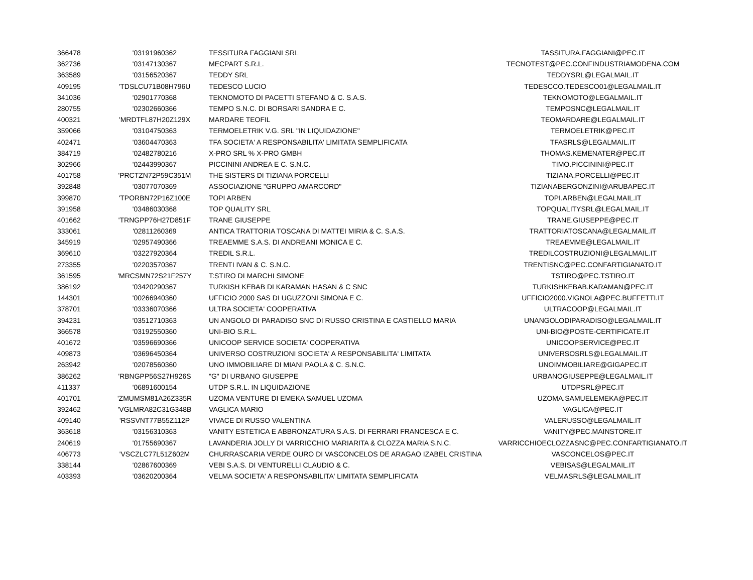| 366478 | '03191960362 | TESSITURA FAGGIANI SRL | TASSITURA.FAGGIANI@PEC.IT |
| 362736 | '03147130367 | MECPART S.R.L. | TECNOTEST@PEC.CONFINDUSTRIAMODENA.COM |
| 363589 | '03156520367 | TEDDY SRL | TEDDYSRL@LEGALMAIL.IT |
| 409195 | 'TDSLCU71B08H796U | TEDESCO LUCIO | TEDESCCO.TEDESCO01@LEGALMAIL.IT |
| 341036 | '02901770368 | TEKNOMOTO DI PACETTI STEFANO & C. S.A.S. | TEKNOMOTO@LEGALMAIL.IT |
| 280755 | '02302660366 | TEMPO S.N.C. DI BORSARI SANDRA E C. | TEMPOSNC@LEGALMAIL.IT |
| 400321 | 'MRDTFL87H20Z129X | MARDARE TEOFIL | TEOMARDARE@LEGALMAIL.IT |
| 359066 | '03104750363 | TERMOELETRIK V.G. SRL "IN LIQUIDAZIONE" | TERMOELETRIK@PEC.IT |
| 402471 | '03604470363 | TFA SOCIETA' A RESPONSABILITA' LIMITATA SEMPLIFICATA | TFASRLS@LEGALMAIL.IT |
| 384719 | '02482780216 | X-PRO SRL % X-PRO GMBH | THOMAS.KEMENATER@PEC.IT |
| 302966 | '02443990367 | PICCININI ANDREA E C. S.N.C. | TIMO.PICCININI@PEC.IT |
| 401758 | 'PRCTZN72P59C351M | THE SISTERS DI TIZIANA PORCELLI | TIZIANA.PORCELLI@PEC.IT |
| 392848 | '03077070369 | ASSOCIAZIONE "GRUPPO AMARCORD" | TIZIANABERGONZINI@ARUBAPEC.IT |
| 399870 | 'TPORBN72P16Z100E | TOPI ARBEN | TOPI.ARBEN@LEGALMAIL.IT |
| 391958 | '03486030368 | TOP QUALITY SRL | TOPQUALITYSRL@LEGALMAIL.IT |
| 401662 | 'TRNGPP76H27D851F | TRANE GIUSEPPE | TRANE.GIUSEPPE@PEC.IT |
| 333061 | '02811260369 | ANTICA TRATTORIA TOSCANA DI MATTEI MIRIA & C. S.A.S. | TRATTORIATOSCANA@LEGALMAIL.IT |
| 345919 | '02957490366 | TREAEMME S.A.S. DI ANDREANI MONICA E C. | TREAEMME@LEGALMAIL.IT |
| 369610 | '03227920364 | TREDIL S.R.L. | TREDILCOSTRUZIONI@LEGALMAIL.IT |
| 273355 | '02203570367 | TRENTI IVAN & C. S.N.C. | TRENTISNC@PEC.CONFARTIGIANATO.IT |
| 361595 | 'MRCSMN72S21F257Y | T:STIRO DI MARCHI SIMONE | TSTIRO@PEC.TSTIRO.IT |
| 386192 | '03420290367 | TURKISH KEBAB DI KARAMAN HASAN & C SNC | TURKISHKEBAB.KARAMAN@PEC.IT |
| 144301 | '00266940360 | UFFICIO 2000 SAS DI UGUZZONI SIMONA E C. | UFFICIO2000.VIGNOLA@PEC.BUFFETTI.IT |
| 378701 | '03336070366 | ULTRA SOCIETA' COOPERATIVA | ULTRACOOP@LEGALMAIL.IT |
| 394231 | '03512710363 | UN ANGOLO DI PARADISO SNC DI RUSSO CRISTINA E CASTIELLO MARIA | UNANGOLODIPARADISO@LEGALMAIL.IT |
| 366578 | '03192550360 | UNI-BIO S.R.L. | UNI-BIO@POSTE-CERTIFICATE.IT |
| 401672 | '03596690366 | UNICOOP SERVICE SOCIETA' COOPERATIVA | UNICOOPSERVICE@PEC.IT |
| 409873 | '03696450364 | UNIVERSO COSTRUZIONI SOCIETA' A RESPONSABILITA' LIMITATA | UNIVERSOSRLS@LEGALMAIL.IT |
| 263942 | '02078560360 | UNO IMMOBILIARE DI MIANI PAOLA & C. S.N.C. | UNOIMMOBILIARE@GIGAPEC.IT |
| 386262 | 'RBNGPP56S27H926S | "G" DI URBANO GIUSEPPE | URBANOGIUSEPPE@LEGALMAIL.IT |
| 411337 | '06891600154 | UTDP S.R.L. IN LIQUIDAZIONE | UTDPSRL@PEC.IT |
| 401701 | 'ZMUMSM81A26Z335R | UZOMA VENTURE DI EMEKA SAMUEL UZOMA | UZOMA.SAMUELEMEKA@PEC.IT |
| 392462 | 'VGLMRA82C31G348B | VAGLICA MARIO | VAGLICA@PEC.IT |
| 409140 | 'RSSVNT77B55Z112P | VIVACE DI RUSSO VALENTINA | VALERUSSO@LEGALMAIL.IT |
| 363618 | '03156310363 | VANITY ESTETICA E ABBRONZATURA S.A.S. DI FERRARI FRANCESCA E C. | VANITY@PEC.MAINSTORE.IT |
| 240619 | '01755690367 | LAVANDERIA JOLLY DI VARRICCHIO MARIARITA & CLOZZA MARIA S.N.C. | VARRICCHIOECLOZZASNC@PEC.CONFARTIGIANATO.IT |
| 406773 | 'VSCZLC77L51Z602M | CHURRASCARIA VERDE OURO DI VASCONCELOS DE ARAGAO IZABEL CRISTINA | VASCONCELOS@PEC.IT |
| 338144 | '02867600369 | VEBI S.A.S. DI VENTURELLI CLAUDIO & C. | VEBISAS@LEGALMAIL.IT |
| 403393 | '03620200364 | VELMA SOCIETA' A RESPONSABILITA' LIMITATA SEMPLIFICATA | VELMASRLS@LEGALMAIL.IT |